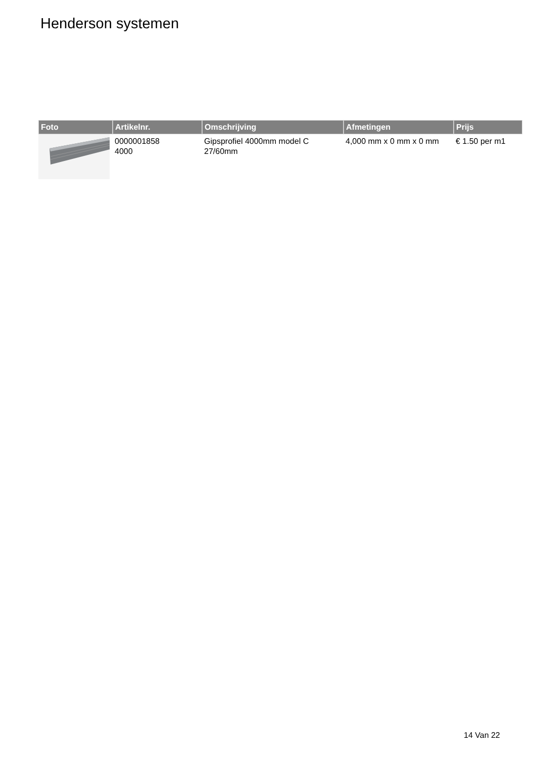Henderson systemen
| Foto | Artikelnr. | Omschrijving | Afmetingen | Prijs |
| --- | --- | --- | --- | --- |
| | 0000001858 4000 | Gipsprofiel 4000mm model C 27/60mm | 4,000 mm x 0 mm x 0 mm | € 1.50 per m1 |
14 Van 22